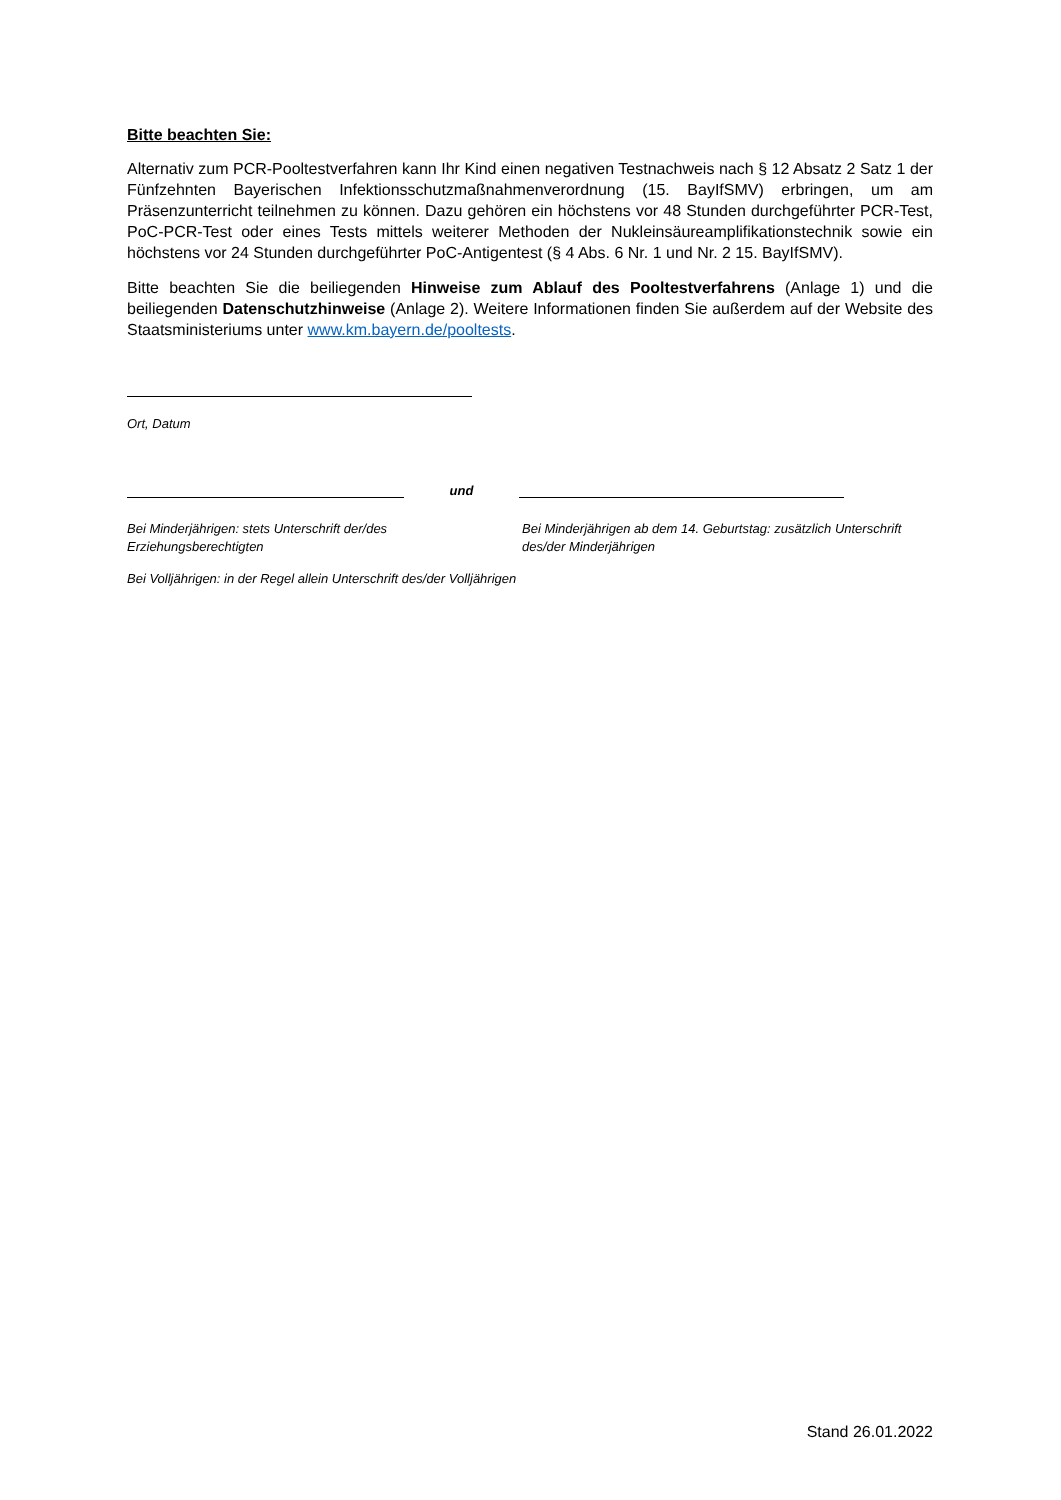Bitte beachten Sie:
Alternativ zum PCR-Pooltestverfahren kann Ihr Kind einen negativen Testnachweis nach § 12 Absatz 2 Satz 1 der Fünfzehnten Bayerischen Infektionsschutzmaßnahmenverordnung (15. BayIfSMV) erbringen, um am Präsenzunterricht teilnehmen zu können. Dazu gehören ein höchstens vor 48 Stunden durchgeführter PCR-Test, PoC-PCR-Test oder eines Tests mittels weiterer Methoden der Nukleinsäureamplifikationstechnik sowie ein höchstens vor 24 Stunden durchgeführter PoC-Antigentest (§ 4 Abs. 6 Nr. 1 und Nr. 2 15. BayIfSMV).
Bitte beachten Sie die beiliegenden Hinweise zum Ablauf des Pooltestverfahrens (Anlage 1) und die beiliegenden Datenschutzhinweise (Anlage 2). Weitere Informationen finden Sie außerdem auf der Website des Staatsministeriums unter www.km.bayern.de/pooltests.
Ort, Datum
und
Bei Minderjährigen: stets Unterschrift der/des Erziehungsberechtigten
Bei Volljährigen: in der Regel allein Unterschrift des/der Volljährigen
Bei Minderjährigen ab dem 14. Geburtstag: zusätzlich Unterschrift des/der Minderjährigen
Stand 26.01.2022